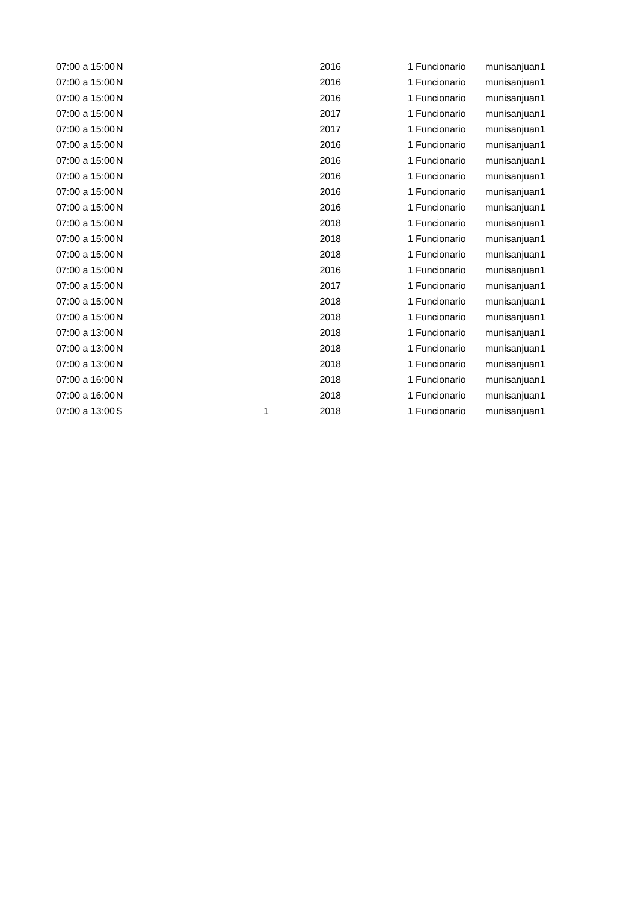| 07:00 a 15:00 | N | | 2016 | 1 | Funcionario | munisanjuan1 |
| 07:00 a 15:00 | N | | 2016 | 1 | Funcionario | munisanjuan1 |
| 07:00 a 15:00 | N | | 2016 | 1 | Funcionario | munisanjuan1 |
| 07:00 a 15:00 | N | | 2017 | 1 | Funcionario | munisanjuan1 |
| 07:00 a 15:00 | N | | 2017 | 1 | Funcionario | munisanjuan1 |
| 07:00 a 15:00 | N | | 2016 | 1 | Funcionario | munisanjuan1 |
| 07:00 a 15:00 | N | | 2016 | 1 | Funcionario | munisanjuan1 |
| 07:00 a 15:00 | N | | 2016 | 1 | Funcionario | munisanjuan1 |
| 07:00 a 15:00 | N | | 2016 | 1 | Funcionario | munisanjuan1 |
| 07:00 a 15:00 | N | | 2016 | 1 | Funcionario | munisanjuan1 |
| 07:00 a 15:00 | N | | 2018 | 1 | Funcionario | munisanjuan1 |
| 07:00 a 15:00 | N | | 2018 | 1 | Funcionario | munisanjuan1 |
| 07:00 a 15:00 | N | | 2018 | 1 | Funcionario | munisanjuan1 |
| 07:00 a 15:00 | N | | 2016 | 1 | Funcionario | munisanjuan1 |
| 07:00 a 15:00 | N | | 2017 | 1 | Funcionario | munisanjuan1 |
| 07:00 a 15:00 | N | | 2018 | 1 | Funcionario | munisanjuan1 |
| 07:00 a 15:00 | N | | 2018 | 1 | Funcionario | munisanjuan1 |
| 07:00 a 13:00 | N | | 2018 | 1 | Funcionario | munisanjuan1 |
| 07:00 a 13:00 | N | | 2018 | 1 | Funcionario | munisanjuan1 |
| 07:00 a 13:00 | N | | 2018 | 1 | Funcionario | munisanjuan1 |
| 07:00 a 16:00 | N | | 2018 | 1 | Funcionario | munisanjuan1 |
| 07:00 a 16:00 | N | | 2018 | 1 | Funcionario | munisanjuan1 |
| 07:00 a 13:00 | S | 1 | 2018 | 1 | Funcionario | munisanjuan1 |